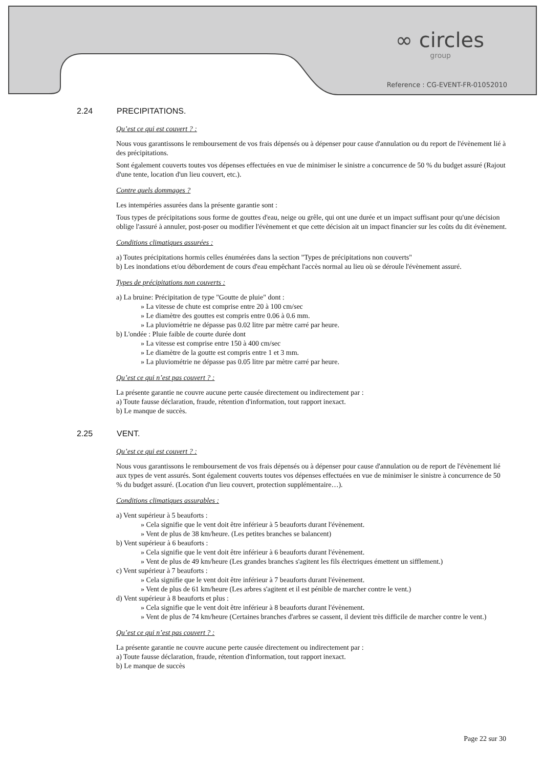∞ circles
group
Reference : CG-EVENT-FR-01052010
2.24 PRECIPITATIONS.
Qu’est ce qui est couvert ? :
Nous vous garantissons le remboursement de vos frais dépensés ou à dépenser pour cause d'annulation ou du report de l'évènement lié à des précipitations.
Sont également couverts toutes vos dépenses effectuées en vue de minimiser le sinistre a concurrence de 50 % du budget assuré (Rajout d'une tente, location d'un lieu couvert, etc.).
Contre quels dommages ?
Les intempéries assurées dans la présente garantie sont :
Tous types de précipitations sous forme de gouttes d'eau, neige ou grêle, qui ont une durée et un impact suffisant pour qu'une décision oblige l'assuré à annuler, post-poser ou modifier l'évènement et que cette décision ait un impact financier sur les coûts du dit évènement.
Conditions climatiques assurées :
a) Toutes précipitations hormis celles énumérées dans la section "Types de précipitations non couverts"
b) Les inondations et/ou débordement de cours d'eau empêchant l'accès normal au lieu où se déroule l'évènement assuré.
Types de précipitations non couverts :
a) La bruine: Précipitation de type "Goutte de pluie" dont :
» La vitesse de chute est comprise entre 20 à 100 cm/sec
» Le diamètre des gouttes est compris entre 0.06 à 0.6 mm.
» La pluviométrie ne dépasse pas 0.02 litre par mètre carré par heure.
b) L'ondée : Pluie faible de courte durée dont
» La vitesse est comprise entre 150 à 400 cm/sec
» Le diamètre de la goutte est compris entre 1 et 3 mm.
» La pluviométrie ne dépasse pas 0.05 litre par mètre carré par heure.
Qu’est ce qui n’est pas couvert ? :
La présente garantie ne couvre aucune perte causée directement ou indirectement par :
a) Toute fausse déclaration, fraude, rétention d'information, tout rapport inexact.
b) Le manque de succès.
2.25 VENT.
Qu’est ce qui est couvert ? :
Nous vous garantissons le remboursement de vos frais dépensés ou à dépenser pour cause d'annulation ou de report de l'évènement lié aux types de vent assurés. Sont également couverts toutes vos dépenses effectuées en vue de minimiser le sinistre à concurrence de 50 % du budget assuré. (Location d'un lieu couvert, protection supplémentaire…).
Conditions climatiques assurables :
a) Vent supérieur à 5 beauforts :
» Cela signifie que le vent doit être inférieur à 5 beauforts durant l'évènement.
» Vent de plus de 38 km/heure. (Les petites branches se balancent)
b) Vent supérieur à 6 beauforts :
» Cela signifie que le vent doit être inférieur à 6 beauforts durant l'évènement.
» Vent de plus de 49 km/heure (Les grandes branches s'agitent les fils électriques émettent un sifflement.)
c) Vent supérieur à 7 beauforts :
» Cela signifie que le vent doit être inférieur à 7 beauforts durant l'évènement.
» Vent de plus de 61 km/heure (Les arbres s'agitent et il est pénible de marcher contre le vent.)
d) Vent supérieur à 8 beauforts et plus :
» Cela signifie que le vent doit être inférieur à 8 beauforts durant l'évènement.
» Vent de plus de 74 km/heure (Certaines branches d'arbres se cassent, il devient très difficile de marcher contre le vent.)
Qu’est ce qui n’est pas couvert ? :
La présente garantie ne couvre aucune perte causée directement ou indirectement par :
a) Toute fausse déclaration, fraude, rétention d'information, tout rapport inexact.
b) Le manque de succès
Page 22 sur 30